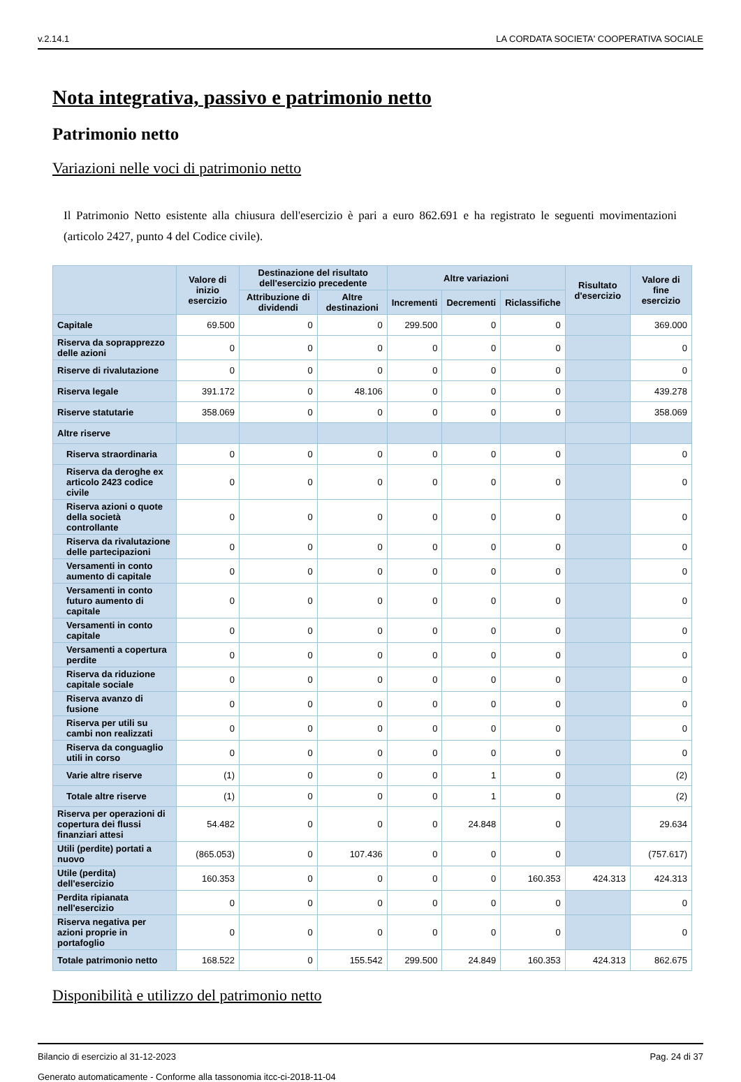v.2.14.1 LA CORDATA SOCIETA' COOPERATIVA SOCIALE
Nota integrativa, passivo e patrimonio netto
Patrimonio netto
Variazioni nelle voci di patrimonio netto
Il Patrimonio Netto esistente alla chiusura dell'esercizio è pari a euro 862.691 e ha registrato le seguenti movimentazioni (articolo 2427, punto 4 del Codice civile).
| | Valore di inizio esercizio | Destinazione del risultato dell'esercizio precedente | | Altre variazioni | | | Risultato d'esercizio | Valore di fine esercizio |
| --- | --- | --- | --- | --- | --- | --- | --- | --- |
| | | Attribuzione di dividendi | Altre destinazioni | Incrementi | Decrementi | Riclassifiche | | |
| Capitale | 69.500 | 0 | 0 | 299.500 | 0 | 0 | | 369.000 |
| Riserva da soprapprezzo delle azioni | 0 | 0 | 0 | 0 | 0 | 0 | | 0 |
| Riserve di rivalutazione | 0 | 0 | 0 | 0 | 0 | 0 | | 0 |
| Riserva legale | 391.172 | 0 | 48.106 | 0 | 0 | 0 | | 439.278 |
| Riserve statutarie | 358.069 | 0 | 0 | 0 | 0 | 0 | | 358.069 |
| Altre riserve | | | | | | | | |
| Riserva straordinaria | 0 | 0 | 0 | 0 | 0 | 0 | | 0 |
| Riserva da deroghe ex articolo 2423 codice civile | 0 | 0 | 0 | 0 | 0 | 0 | | 0 |
| Riserva azioni o quote della società controllante | 0 | 0 | 0 | 0 | 0 | 0 | | 0 |
| Riserva da rivalutazione delle partecipazioni | 0 | 0 | 0 | 0 | 0 | 0 | | 0 |
| Versamenti in conto aumento di capitale | 0 | 0 | 0 | 0 | 0 | 0 | | 0 |
| Versamenti in conto futuro aumento di capitale | 0 | 0 | 0 | 0 | 0 | 0 | | 0 |
| Versamenti in conto capitale | 0 | 0 | 0 | 0 | 0 | 0 | | 0 |
| Versamenti a copertura perdite | 0 | 0 | 0 | 0 | 0 | 0 | | 0 |
| Riserva da riduzione capitale sociale | 0 | 0 | 0 | 0 | 0 | 0 | | 0 |
| Riserva avanzo di fusione | 0 | 0 | 0 | 0 | 0 | 0 | | 0 |
| Riserva per utili su cambi non realizzati | 0 | 0 | 0 | 0 | 0 | 0 | | 0 |
| Riserva da conguaglio utili in corso | 0 | 0 | 0 | 0 | 0 | 0 | | 0 |
| Varie altre riserve | (1) | 0 | 0 | 0 | 1 | 0 | | (2) |
| Totale altre riserve | (1) | 0 | 0 | 0 | 1 | 0 | | (2) |
| Riserva per operazioni di copertura dei flussi finanziari attesi | 54.482 | 0 | 0 | 0 | 24.848 | 0 | | 29.634 |
| Utili (perdite) portati a nuovo | (865.053) | 0 | 107.436 | 0 | 0 | 0 | | (757.617) |
| Utile (perdita) dell'esercizio | 160.353 | 0 | 0 | 0 | 0 | 160.353 | 424.313 | 424.313 |
| Perdita ripianata nell'esercizio | 0 | 0 | 0 | 0 | 0 | 0 | | 0 |
| Riserva negativa per azioni proprie in portafoglio | 0 | 0 | 0 | 0 | 0 | 0 | | 0 |
| Totale patrimonio netto | 168.522 | 0 | 155.542 | 299.500 | 24.849 | 160.353 | 424.313 | 862.675 |
Disponibilità e utilizzo del patrimonio netto
Bilancio di esercizio al 31-12-2023 Pag. 24 di 37
Generato automaticamente - Conforme alla tassonomia itcc-ci-2018-11-04